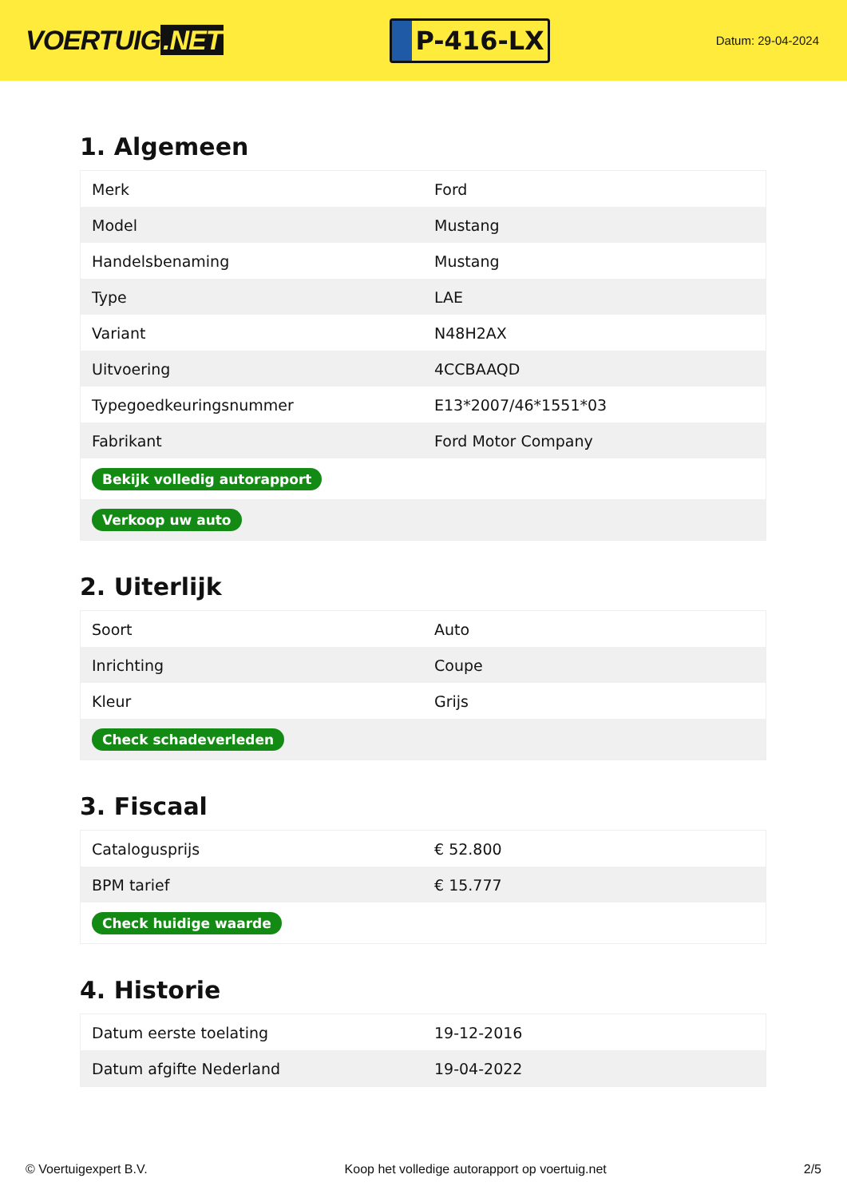VOERTUIG.NET
P-416-LX
Datum: 29-04-2024
1. Algemeen
| Merk | Ford |
| Model | Mustang |
| Handelsbenaming | Mustang |
| Type | LAE |
| Variant | N48H2AX |
| Uitvoering | 4CCBAAQD |
| Typegoedkeuringsnummer | E13*2007/46*1551*03 |
| Fabrikant | Ford Motor Company |
| Bekijk volledig autorapport | |
| Verkoop uw auto | |
2. Uiterlijk
| Soort | Auto |
| Inrichting | Coupe |
| Kleur | Grijs |
| Check schadeverleden | |
3. Fiscaal
| Catalogusprijs | € 52.800 |
| BPM tarief | € 15.777 |
| Check huidige waarde | |
4. Historie
| Datum eerste toelating | 19-12-2016 |
| Datum afgifte Nederland | 19-04-2022 |
© Voertuigexpert B.V. Koop het volledige autorapport op voertuig.net 2/5